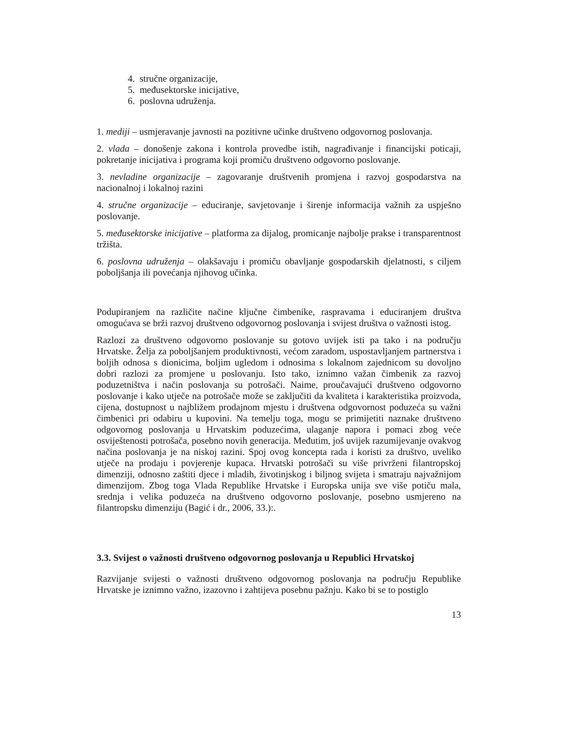4. stručne organizacije,
5. međusektorske inicijative,
6. poslovna udruženja.
1. mediji – usmjeravanje javnosti na pozitivne učinke društveno odgovornog poslovanja.
2. vlada – donošenje zakona i kontrola provedbe istih, nagrađivanje i financijski poticaji, pokretanje inicijativa i programa koji promiču društveno odgovorno poslovanje.
3. nevladine organizacije – zagovaranje društvenih promjena i razvoj gospodarstva na nacionalnoj i lokalnoj razini
4. stručne organizacije – educiranje, savjetovanje i širenje informacija važnih za uspješno poslovanje.
5. međusektorske inicijative – platforma za dijalog, promicanje najbolje prakse i transparentnost tržišta.
6. poslovna udruženja – olakšavaju i promiču obavljanje gospodarskih djelatnosti, s ciljem poboljšanja ili povećanja njihovog učinka.
Podupiranjem na različite načine ključne čimbenike, raspravama i educiranjem društva omogućava se brži razvoj društveno odgovornog poslovanja i svijest društva o važnosti istog.
Razlozi za društveno odgovorno poslovanje su gotovo uvijek isti pa tako i na području Hrvatske. Želja za poboljšanjem produktivnosti, većom zaradom, uspostavljanjem partnerstva i boljih odnosa s dionicima, boljim ugledom i odnosima s lokalnom zajednicom su dovoljno dobri razlozi za promjene u poslovanju. Isto tako, iznimno važan čimbenik za razvoj poduzetništva i način poslovanja su potrošači. Naime, proučavajući društveno odgovorno poslovanje i kako utječe na potrošače može se zaključiti da kvaliteta i karakteristika proizvoda, cijena, dostupnost u najbližem prodajnom mjestu i društvena odgovornost poduzeća su važni čimbenici pri odabiru u kupovini. Na temelju toga, mogu se primijetiti naznake društveno odgovornog poslovanja u Hrvatskim poduzećima, ulaganje napora i pomaci zbog veće osviještenosti potrošača, posebno novih generacija. Međutim, još uvijek razumijevanje ovakvog načina poslovanja je na niskoj razini. Spoj ovog koncepta rada i koristi za društvo, uveliko utječe na prodaju i povjerenje kupaca. Hrvatski potrošači su više privrženi filantropskoj dimenziji, odnosno zaštiti djece i mladih, životinjskog i biljnog svijeta i smatraju najvažnijom dimenzijom. Zbog toga Vlada Republike Hrvatske i Europska unija sve više potiču mala, srednja i velika poduzeća na društveno odgovorno poslovanje, posebno usmjereno na filantropsku dimenziju (Bagić i dr., 2006, 33.):.
3.3. Svijest o važnosti društveno odgovornog poslovanja u Republici Hrvatskoj
Razvijanje svijesti o važnosti društveno odgovornog poslovanja na području Republike Hrvatske je iznimno važno, izazovno i zahtijeva posebnu pažnju. Kako bi se to postiglo
13